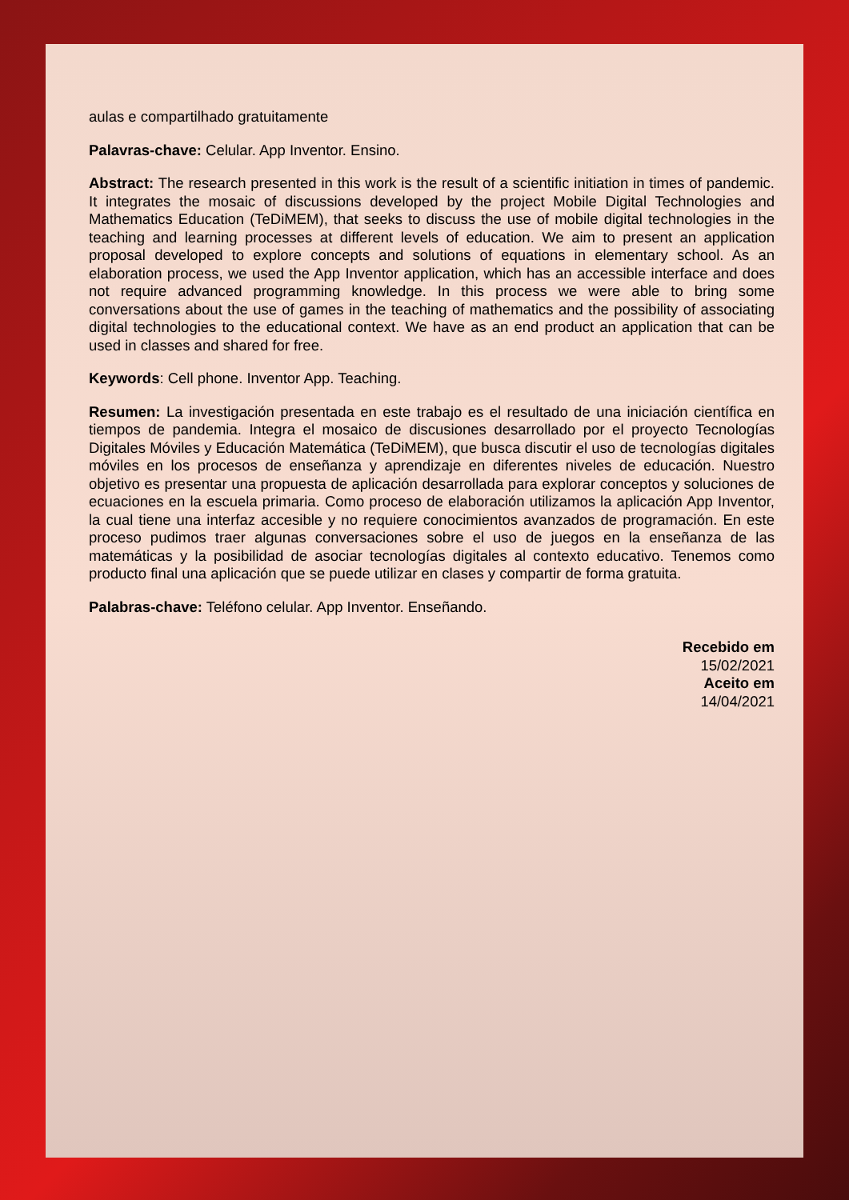aulas e compartilhado gratuitamente
Palavras-chave: Celular. App Inventor. Ensino.
Abstract: The research presented in this work is the result of a scientific initiation in times of pandemic. It integrates the mosaic of discussions developed by the project Mobile Digital Technologies and Mathematics Education (TeDiMEM), that seeks to discuss the use of mobile digital technologies in the teaching and learning processes at different levels of education. We aim to present an application proposal developed to explore concepts and solutions of equations in elementary school. As an elaboration process, we used the App Inventor application, which has an accessible interface and does not require advanced programming knowledge. In this process we were able to bring some conversations about the use of games in the teaching of mathematics and the possibility of associating digital technologies to the educational context. We have as an end product an application that can be used in classes and shared for free.
Keywords: Cell phone. Inventor App. Teaching.
Resumen: La investigación presentada en este trabajo es el resultado de una iniciación científica en tiempos de pandemia. Integra el mosaico de discusiones desarrollado por el proyecto Tecnologías Digitales Móviles y Educación Matemática (TeDiMEM), que busca discutir el uso de tecnologías digitales móviles en los procesos de enseñanza y aprendizaje en diferentes niveles de educación. Nuestro objetivo es presentar una propuesta de aplicación desarrollada para explorar conceptos y soluciones de ecuaciones en la escuela primaria. Como proceso de elaboración utilizamos la aplicación App Inventor, la cual tiene una interfaz accesible y no requiere conocimientos avanzados de programación. En este proceso pudimos traer algunas conversaciones sobre el uso de juegos en la enseñanza de las matemáticas y la posibilidad de asociar tecnologías digitales al contexto educativo. Tenemos como producto final una aplicación que se puede utilizar en clases y compartir de forma gratuita.
Palabras-chave: Teléfono celular. App Inventor. Enseñando.
Recebido em
15/02/2021
Aceito em
14/04/2021